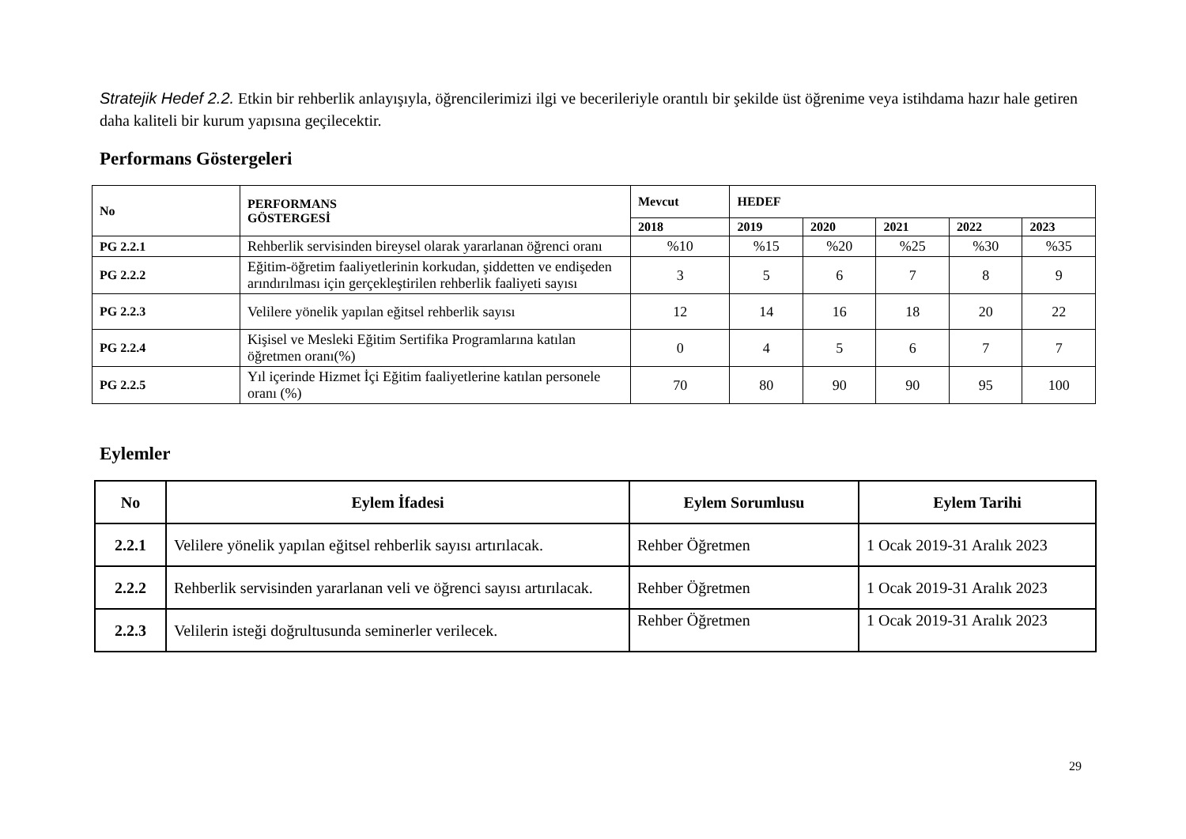Stratejik Hedef 2.2. Etkin bir rehberlik anlayışıyla, öğrencilerimizi ilgi ve becerileriyle orantılı bir şekilde üst öğrenime veya istihdama hazır hale getiren daha kaliteli bir kurum yapısına geçilecektir.
Performans Göstergeleri
| No | PERFORMANS GÖSTERGESİ | Mevcut | HEDEF | | | | |
| --- | --- | --- | --- | --- | --- | --- | --- |
| | | 2018 | 2019 | 2020 | 2021 | 2022 | 2023 |
| PG 2.2.1 | Rehberlik servisinden bireysel olarak yararlanan öğrenci oranı | %10 | %15 | %20 | %25 | %30 | %35 |
| PG 2.2.2 | Eğitim-öğretim faaliyetlerinin korkudan, şiddetten ve endişeden arındırılması için gerçekleştirilen rehberlik faaliyeti sayısı | 3 | 5 | 6 | 7 | 8 | 9 |
| PG 2.2.3 | Velilere yönelik yapılan eğitsel rehberlik sayısı | 12 | 14 | 16 | 18 | 20 | 22 |
| PG 2.2.4 | Kişisel ve Mesleki Eğitim Sertifika Programlarına katılan öğretmen oranı(%) | 0 | 4 | 5 | 6 | 7 | 7 |
| PG 2.2.5 | Yıl içerinde Hizmet İçi Eğitim faaliyetlerine katılan personele oranı (%) | 70 | 80 | 90 | 90 | 95 | 100 |
Eylemler
| No | Eylem İfadesi | Eylem Sorumlusu | Eylem Tarihi |
| --- | --- | --- | --- |
| 2.2.1 | Velilere yönelik yapılan eğitsel rehberlik sayısı artırılacak. | Rehber Öğretmen | 1 Ocak 2019-31 Aralık 2023 |
| 2.2.2 | Rehberlik servisinden yararlanan veli ve öğrenci sayısı artırılacak. | Rehber Öğretmen | 1 Ocak 2019-31 Aralık 2023 |
| 2.2.3 | Velilerin isteği doğrultusunda seminerler verilecek. | Rehber Öğretmen | 1 Ocak 2019-31 Aralık 2023 |
29